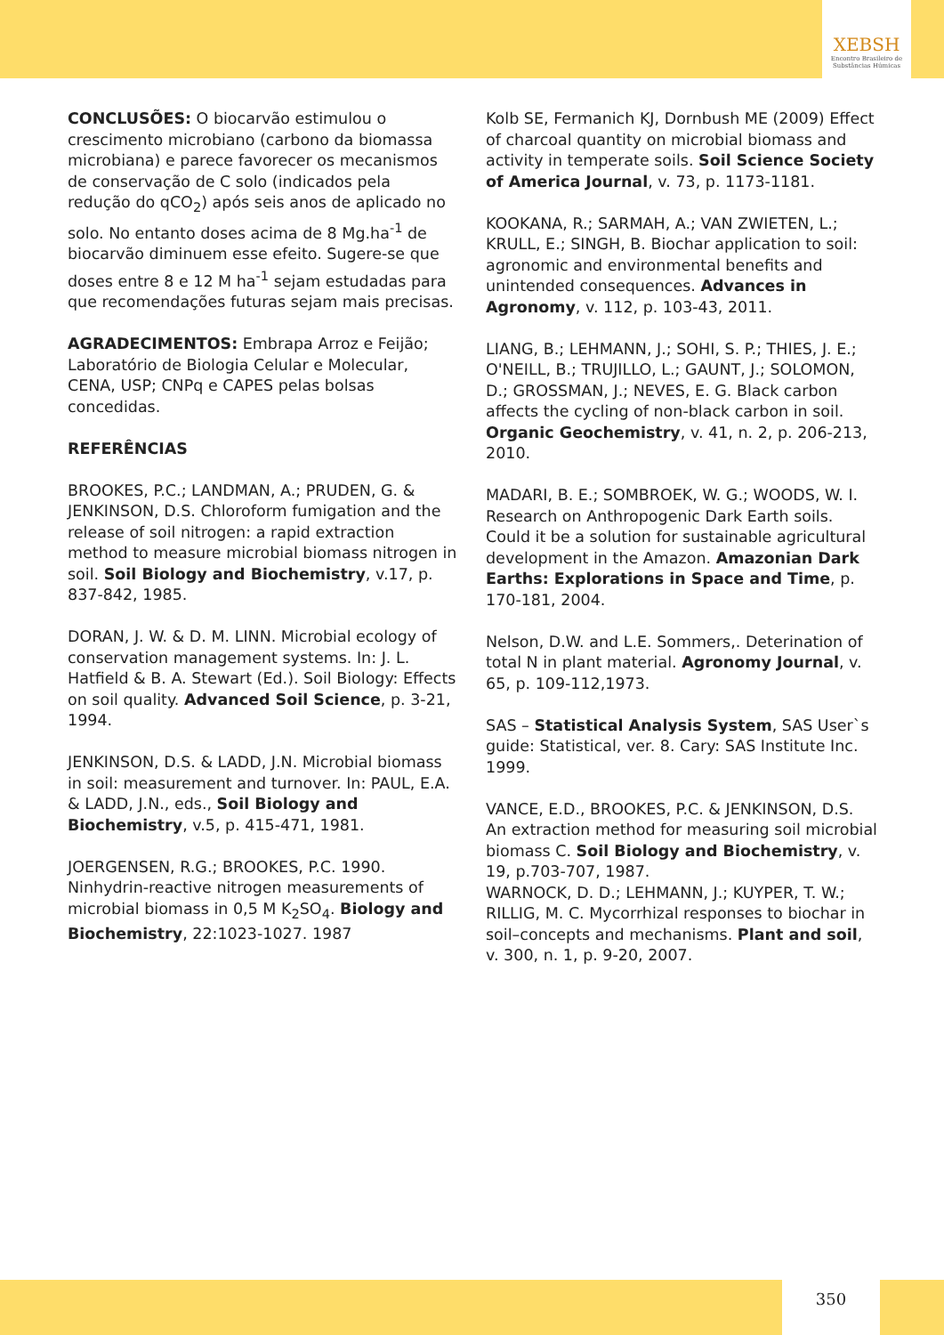XEBSH
Encontro Brasileiro de Substâncias Húmicas
CONCLUSÕES: O biocarvão estimulou o crescimento microbiano (carbono da biomassa microbiana) e parece favorecer os mecanismos de conservação de C solo (indicados pela redução do qCO<sub>2</sub>) após seis anos de aplicado no solo. No entanto doses acima de 8 Mg.ha<sup>-1</sup> de biocarvão diminuem esse efeito. Sugere-se que doses entre 8 e 12 M ha<sup>-1</sup> sejam estudadas para que recomendações futuras sejam mais precisas.
AGRADECIMENTOS: Embrapa Arroz e Feijão; Laboratório de Biologia Celular e Molecular, CENA, USP; CNPq e CAPES pelas bolsas concedidas.
REFERÊNCIAS
BROOKES, P.C.; LANDMAN, A.; PRUDEN, G. & JENKINSON, D.S. Chloroform fumigation and the release of soil nitrogen: a rapid extraction method to measure microbial biomass nitrogen in soil. Soil Biology and Biochemistry, v.17, p. 837-842, 1985.
DORAN, J. W. & D. M. LINN. Microbial ecology of conservation management systems. In: J. L. Hatfield & B. A. Stewart (Ed.). Soil Biology: Effects on soil quality. Advanced Soil Science, p. 3-21, 1994.
JENKINSON, D.S. & LADD, J.N. Microbial biomass in soil: measurement and turnover. In: PAUL, E.A. & LADD, J.N., eds., Soil Biology and Biochemistry, v.5, p. 415-471, 1981.
JOERGENSEN, R.G.; BROOKES, P.C. 1990. Ninhydrin-reactive nitrogen measurements of microbial biomass in 0,5 M K<sub>2</sub>SO<sub>4</sub>. Biology and Biochemistry, 22:1023-1027. 1987
Kolb SE, Fermanich KJ, Dornbush ME (2009) Effect of charcoal quantity on microbial biomass and activity in temperate soils. Soil Science Society of America Journal, v. 73, p. 1173-1181.
KOOKANA, R.; SARMAH, A.; VAN ZWIETEN, L.; KRULL, E.; SINGH, B. Biochar application to soil: agronomic and environmental benefits and unintended consequences. Advances in Agronomy, v. 112, p. 103-43, 2011.
LIANG, B.; LEHMANN, J.; SOHI, S. P.; THIES, J. E.; O'NEILL, B.; TRUJILLO, L.; GAUNT, J.; SOLOMON, D.; GROSSMAN, J.; NEVES, E. G. Black carbon affects the cycling of non-black carbon in soil. Organic Geochemistry, v. 41, n. 2, p. 206-213, 2010.
MADARI, B. E.; SOMBROEK, W. G.; WOODS, W. I. Research on Anthropogenic Dark Earth soils. Could it be a solution for sustainable agricultural development in the Amazon. Amazonian Dark Earths: Explorations in Space and Time, p. 170-181, 2004.
Nelson, D.W. and L.E. Sommers,. Deterination of total N in plant material. Agronomy Journal, v. 65, p. 109-112,1973.
SAS – Statistical Analysis System, SAS User`s guide: Statistical, ver. 8. Cary: SAS Institute Inc. 1999.
VANCE, E.D., BROOKES, P.C. & JENKINSON, D.S. An extraction method for measuring soil microbial biomass C. Soil Biology and Biochemistry, v. 19, p.703-707, 1987.
WARNOCK, D. D.; LEHMANN, J.; KUYPER, T. W.; RILLIG, M. C. Mycorrhizal responses to biochar in soil–concepts and mechanisms. Plant and soil, v. 300, n. 1, p. 9-20, 2007.
350